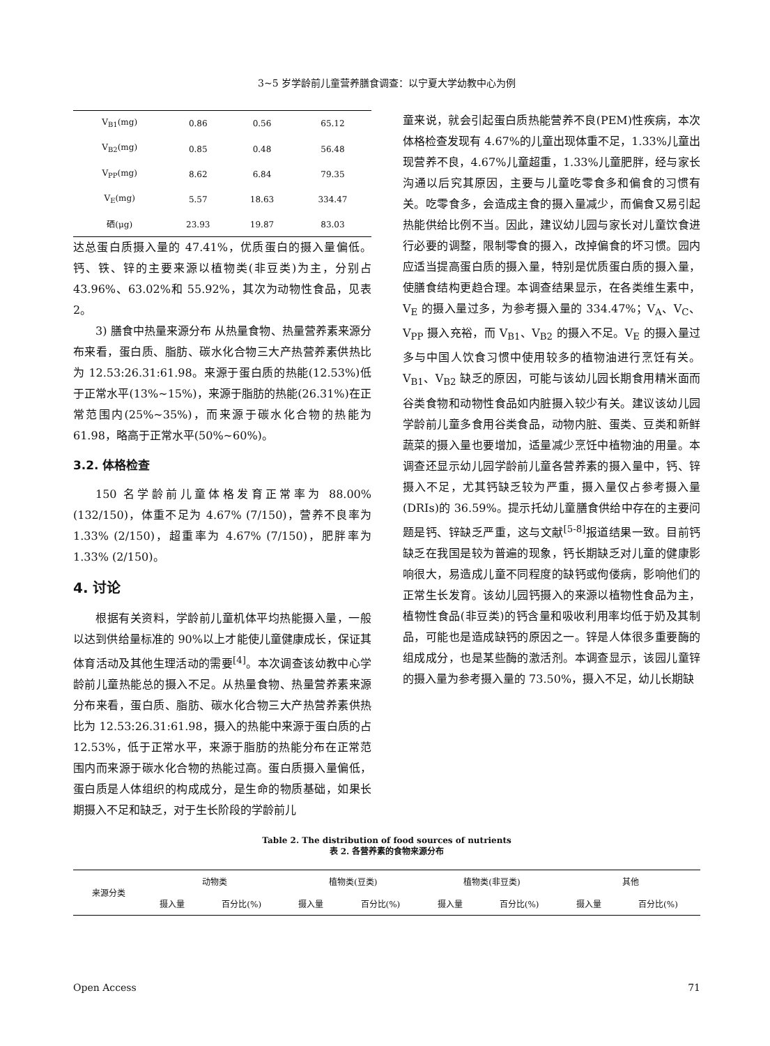3~5 岁学龄前儿童营养膳食调查：以宁夏大学幼教中心为例
| V<sub>B1</sub>(mg) | 0.86 | 0.56 | 65.12 |
| V<sub>B2</sub>(mg) | 0.85 | 0.48 | 56.48 |
| V<sub>PP</sub>(mg) | 8.62 | 6.84 | 79.35 |
| V<sub>E</sub>(mg) | 5.57 | 18.63 | 334.47 |
| 硒(μg) | 23.93 | 19.87 | 83.03 |
达总蛋白质摄入量的 47.41%，优质蛋白的摄入量偏低。钙、铁、锌的主要来源以植物类(非豆类)为主，分别占 43.96%、63.02%和 55.92%，其次为动物性食品，见表 2。
3) 膳食中热量来源分布 从热量食物、热量营养素来源分布来看，蛋白质、脂肪、碳水化合物三大产热营养素供热比为 12.53:26.31:61.98。来源于蛋白质的热能(12.53%)低于正常水平(13%~15%)，来源于脂肪的热能(26.31%)在正常范围内(25%~35%)，而来源于碳水化合物的热能为 61.98，略高于正常水平(50%~60%)。
3.2. 体格检查
150 名学龄前儿童体格发育正常率为 88.00% (132/150)，体重不足为 4.67% (7/150)，营养不良率为 1.33% (2/150)，超重率为 4.67% (7/150)，肥胖率为 1.33% (2/150)。
4. 讨论
根据有关资料，学龄前儿童机体平均热能摄入量，一般以达到供给量标准的 90%以上才能使儿童健康成长，保证其体育活动及其他生理活动的需要<sup>[4]</sup>。本次调查该幼教中心学龄前儿童热能总的摄入不足。从热量食物、热量营养素来源分布来看，蛋白质、脂肪、碳水化合物三大产热营养素供热比为 12.53:26.31:61.98，摄入的热能中来源于蛋白质的占 12.53%，低于正常水平，来源于脂肪的热能分布在正常范围内而来源于碳水化合物的热能过高。蛋白质摄入量偏低，蛋白质是人体组织的构成成分，是生命的物质基础，如果长期摄入不足和缺乏，对于生长阶段的学龄前儿
童来说，就会引起蛋白质热能营养不良(PEM)性疾病，本次体格检查发现有 4.67%的儿童出现体重不足，1.33%儿童出现营养不良，4.67%儿童超重，1.33%儿童肥胖，经与家长沟通以后究其原因，主要与儿童吃零食多和偏食的习惯有关。吃零食多，会造成主食的摄入量减少，而偏食又易引起热能供给比例不当。因此，建议幼儿园与家长对儿童饮食进行必要的调整，限制零食的摄入，改掉偏食的坏习惯。园内应适当提高蛋白质的摄入量，特别是优质蛋白质的摄入量，使膳食结构更趋合理。本调查结果显示，在各类维生素中，V<sub>E</sub> 的摄入量过多，为参考摄入量的 334.47%；V<sub>A</sub>、V<sub>C</sub>、V<sub>PP</sub> 摄入充裕，而 V<sub>B1</sub>、V<sub>B2</sub> 的摄入不足。V<sub>E</sub> 的摄入量过多与中国人饮食习惯中使用较多的植物油进行烹饪有关。V<sub>B1</sub>、V<sub>B2</sub> 缺乏的原因，可能与该幼儿园长期食用精米面而谷类食物和动物性食品如内脏摄入较少有关。建议该幼儿园学龄前儿童多食用谷类食品，动物内脏、蛋类、豆类和新鲜蔬菜的摄入量也要增加，适量减少烹饪中植物油的用量。本调查还显示幼儿园学龄前儿童各营养素的摄入量中，钙、锌摄入不足，尤其钙缺乏较为严重，摄入量仅占参考摄入量(DRIs)的 36.59%。提示托幼儿童膳食供给中存在的主要问题是钙、锌缺乏严重，这与文献<sup>[5-8]</sup>报道结果一致。目前钙缺乏在我国是较为普遍的现象，钙长期缺乏对儿童的健康影响很大，易造成儿童不同程度的缺钙或佝偻病，影响他们的正常生长发育。该幼儿园钙摄入的来源以植物性食品为主，植物性食品(非豆类)的钙含量和吸收利用率均低于奶及其制品，可能也是造成缺钙的原因之一。锌是人体很多重要酶的组成成分，也是某些酶的激活剂。本调查显示，该园儿童锌的摄入量为参考摄入量的 73.50%，摄入不足，幼儿长期缺
Table 2. The distribution of food sources of nutrients
表 2. 各营养素的食物来源分布
| 来源分类 | 动物类 | | 植物类(豆类) | | 植物类(非豆类) | | 其他 | |
| --- | --- | --- | --- | --- | --- | --- | --- | --- |
| | 摄入量 | 百分比(%) | 摄入量 | 百分比(%) | 摄入量 | 百分比(%) | 摄入量 | 百分比(%) |
Open Access 71